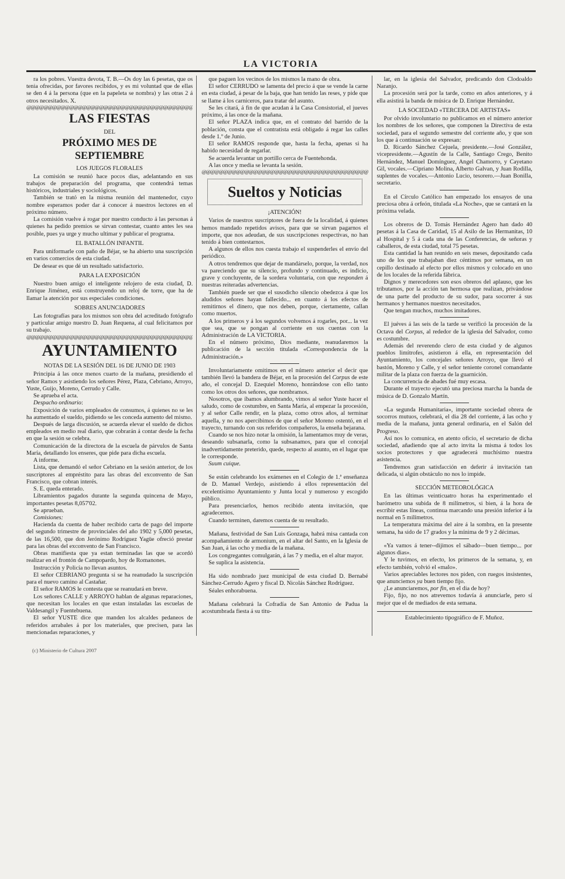LA VICTORIA
ra los pobres. Vuestra devota, T. B.—Os doy las 6 pesetas, que os tenia ofrecidas, por favores recibidos, y es mi voluntad que de ellas se den 4 á la persona (que en la papeleta se nombra) y las otras 2 á otros necesitados. X.
@@@@@@@@@@@@@@@@@@@@@@@@@@@@@@@@@@@@@@@
LAS FIESTAS
DEL
PRÓXIMO MES DE SEPTIEMBRE
LOS JUEGOS FLORALES
La comisión se reunió hace pocos dias, adelantando en sus trabajos de preparación del programa, que contendrá temas históricos, industriales y sociológicos.
También se trató en la misma reunión del mantenedor, cuyo nombre esperamos poder dar á conocer á nuestros lectores en el próximo número.
La comisión vuelve á rogar por nuestro conducto á las personas á quienes ha pedido premios se sirvan contestar, cuanto antes les sea posible, pues ya urge y mucho ultimar y publicar el programa.
EL BATALLÓN INFANTIL
Para uniformarle con paño de Béjar, se ha abierto una suscripción en varios comercios de esta ciudad.
De desear es que dé un resultado satisfactorio.
PARA LA EXPOSICIÓN
Nuestro buen amigo el inteligente relojero de esta ciudad, D. Enrique Jiménez, está construyendo un reloj de torre, que ha de llamar la atención por sus especiales condiciones.
SOBRES ANUNCIADORES
Las fotografías para los mismos son obra del acreditado fotógrafo y particular amigo nuestro D. Juan Requena, al cual felicitamos por su trabajo.
@@@@@@@@@@@@@@@@@@@@@@@@@@@@@@@@@@@@@@@
AYUNTAMIENTO
NOTAS DE LA SESIÓN DEL 16 DE JUNIO DE 1903
Principia á las once menos cuarto de la mañana, presidiendo el señor Ramos y asistiendo los señores Pérez, Plaza, Cebriano, Arroyo, Yuste, Guijo, Moreno, Cerrudo y Calle.
Se aprueba el acta.
Despacho ordinario:
Exposición de varios empleados de consumos, á quienes no se les ha aumentado el sueldo, pidiendo se les conceda aumento del mismo.
Después de larga discusión, se acuerda elevar el sueldo de dichos empleados en medio real diario, que cobrarán á contar desde la fecha en que la sesión se celebra.
Comunicación de la directora de la escuela de párvulos de Santa María, detallando los enseres, que pide para dicha escuela.
A informe.
Lista, que demandó el señor Cebriano en la sesión anterior, de los suscriptores al empréstito para las obras del exconvento de San Francisco, que cobran interés.
S. E. queda enterado.
Libramientos pagados durante la segunda quincena de Mayo, importantes pesetas 8,057'02.
Se aprueban.
Comisiones:
Hacienda da cuenta de haber recibido carta de pago del importe del segundo trimestre de provinciales del año 1902 y 5,000 pesetas, de las 16,500, que don Jerónimo Rodríguez Yagüe ofreció prestar para las obras del exconvento de San Francisco.
Obras manifiesta que ya estan terminadas las que se acordó realizar en el frontón de Campopardo, hoy de Romanones.
Instrucción y Policía no llevan asuntos.
El señor CEBRIANO pregunta si se ha reanudado la suscripción para el nuevo camino al Castañar.
El señor RAMOS le contesta que se reanudará en breve.
Los señores CALLE y ARROYO hablan de algunas reparaciones, que necesitan los locales en que estan instaladas las escuelas de Valdesangil y Fuentebuena.
El señor YUSTE dice que manden los alcaldes pedaneos de referidos arrabales á por los materiales, que precisen, para las mencionadas reparaciones, y
que paguen los vecinos de los mismos la mano de obra.
El señor CERRUDO se lamenta del precio á que se vende la carne en esta ciudad, á pesar de la baja, que han tenido las reses, y pide que se llame á los carniceros, para tratar del asunto.
Se les citará, á fin de que acudan á la Casa Consistorial, el jueves próximo, á las once de la mañana.
El señor PLAZA indica que, en el contrato del barrido de la población, consta que el contratista está obligado á regar las calles desde 1.º de Junio.
El señor RAMOS responde que, hasta la fecha, apenas si ha habido necesidad de regarlar.
Se acuerda levantar un portillo cerca de Fuentehonda.
A las once y media se levanta la sesión.
@@@@@@@@@@@@@@@@@@@@@@@@@@@@@@@@@@@@@@@
Sueltos y Noticias
¡ATENCIÓN!
Varios de nuestros suscriptores de fuera de la localidad, á quienes hemos mandado repetidos avisos, para que se sirvan pagarnos el importe, que nos adeudan, de sus suscripciones respectivas, no han tenido á bien contestarnos.
A algunos de ellos nos cuesta trabajo el suspenderles el envío del periódico.
A otros tendremos que dejar de mandárselo, porque, la verdad, nos va pareciendo que su silencio, profundo y continuado, es indicio, grave y concluyente, de la sordera voluntaria, con que responden á nuestras reiteradas advertencias.
También puede ser que el susodicho silencio obedezca á que los aludidos señores hayan fallecido... en cuanto á los efectos de remitirnos el dinero, que nos deben, porque, ciertamente, callan como muertos.
A los primeros y á los segundos volvemos á rogarles, por... la vez que sea, que se pongan al corriente en sus cuentas con la Administración de LA VICTORIA.
En el número próximo, Dios mediante, reanudaremos la publicación de la sección titulada «Correspondencia de la Administración.»
Involuntariamente omitimos en el número anterior el decir que también llevó la bandera de Béjar, en la procesión del Corpus de este año, el concejal D. Ezequiel Moreno, honrándose con ello tanto como los otros dos señores, que nombramos.
Nosotros, que íbamos alumbrando, vimos al señor Yuste hacer el saludo, como de costumbre, en Santa María, al empezar la procesión, y al señor Calle rendir, en la plaza, como otros años, al terminar aquella, y no nos apercibimos de que el señor Moreno ostentó, en el trayecto, turnando con sus referidos compañeros, la enseña bejarana.
Cuando se nos hizo notar la omisión, la lamentamos muy de veras, deseando subsanarla, como la subsanamos, para que el concejal inadvertidamente preterido, quede, respecto al asunto, en el lugar que le corresponde.
Suum cuique.
Se están celebrando los exámenes en el Colegio de 1.ª enseñanza de D. Manuel Verdejo, asistiendo á ellos representación del excelentísimo Ayuntamiento y Junta local y numeroso y escogido público.
Para presenciarlos, hemos recibido atenta invitación, que agradecemos.
Cuando terminen, daremos cuenta de su resultado.
Mañana, festividad de San Luis Gonzaga, habrá misa cantada con acompañamiento de armonium, en el altar del Santo, en la Iglesia de San Juan, á las ocho y media de la mañana.
Los congregantes comulgarán, á las 7 y media, en el altar mayor.
Se suplica la asistencia.
Ha sido nombrado juez municipal de esta ciudad D. Bernabé Sánchez-Cerrudo Agero y fiscal D. Nicolás Sánchez Rodríguez.
Séales enhorabuena.
Mañana celebrará la Cofradía de San Antonio de Padua la acostumbrada fiesta á su titu-
lar, en la iglesia del Salvador, predicando don Clodoaldo Naranjo.
La procesión será por la tarde, como en años anteriores, y á ella asistirá la banda de música de D. Enrique Hernández.
LA SOCIEDAD «TERCERA DE ARTISTAS»
Por olvido involuntario no publicamos en el número anterior los nombres de los señores, que componen la Directiva de esta sociedad, para el segundo semestre del corriente año, y que son los que á continuación se expresan:
D. Ricardo Sánchez Cejuela, presidente.—José González, vicepresidente.—Agustín de la Calle, Santiago Crego, Benito Hernández, Manuel Domínguez, Angel Chamorro, y Cayetano Gil, vocales.—Cipriano Molina, Alberto Galvan, y Juan Rodilla, suplentes de vocales.—Antonio Lucio, tesorero.—Juan Bonilla, secretario.
En el Círculo Católico han empezado los ensayos de una preciosa obra á orfeón, titulada «La Noche», que se cantará en la próxima velada.
Los obreros de D. Tomás Hernández Agero han dado 40 pesetas á la Casa de Caridad, 15 al Asilo de las Hermanitas, 10 al Hospital y 5 á cada una de las Conferencias, de señoras y caballeros, de esta ciudad, total 75 pesetas.
Esta cantidad la han reunido en seis meses, depositando cada uno de los que trabajaban diez céntimos por semana, en un cepillo destinado al efecto por ellos mismos y colocado en uno de los locales de la referida fábrica.
Dignos y merecedores son esos obreros del aplauso, que les tributamos, por la acción tan hermosa que realizan, privándose de una parte del producto de su sudor, para socorrer á sus hermanos y hermanos nuestros necesitados.
Que tengan muchos, muchos imitadores.
El juéves á las seis de la tarde se verificó la procesión de la Octava del Corpus, al rededor de la iglesia del Salvador, como es costumbre.
Además del reverendo clero de esta ciudad y de algunos pueblos limítrofes, asistieron á ella, en representación del Ayuntamiento, los concejales señores Arroyo, que llevó el bastón, Moreno y Calle, y el señor teniente coronel comandante militar de la plaza con fuerza de la guarnición.
La concurrencia de abades fué muy escasa.
Durante el trayecto ejecutó una preciosa marcha la banda de música de D. Gonzalo Martín.
«La segunda Humanitaria», importante sociedad obrera de socorros mutuos, celebrará, el dia 28 del corriente, á las ocho y media de la mañana, junta general ordinaria, en el Salón del Progreso.
Así nos lo comunica, en atento oficio, el secretario de dicha sociedad, añadiendo que al acto invita la misma á todos los socios protectores y que agradecerá muchísimo nuestra asistencia.
Tendremos gran satisfacción en deferir á invitación tan delicada, si algún obstáculo no nos lo impide.
SECCIÓN METEOROLÓGICA
En las últimas veinticuatro horas ha experimentado el barómetro una subida de 8 milímetros, si bien, á la hora de escribir estas líneas, continua marcando una presión inferior á la normal en 5 milímetros.
La temperatura máxima del aire á la sombra, en la presente semana, ha sido de 17 grados y la mínima de 9 y 2 décimas.
«Ya vamos á tener--dijimos el sábado—buen tiempo... por algunos dias».
Y le tuvimos, en efecto, los primeros de la semana, y, en efecto también, volvió el «malo».
Varios apreciables lectores nos piden, con ruegos insistentes, que anunciemos ya buen tiempo fijo.
¿Le anunciaremos, por fin, en el dia de hoy?
Fijo, fijo, no nos atrevemos todavía á anunciarle, pero sí mejor que el de mediados de esta semana.
Establecimiento tipográfico de F. Muñoz.
(c) Ministerio de Cultura 2007